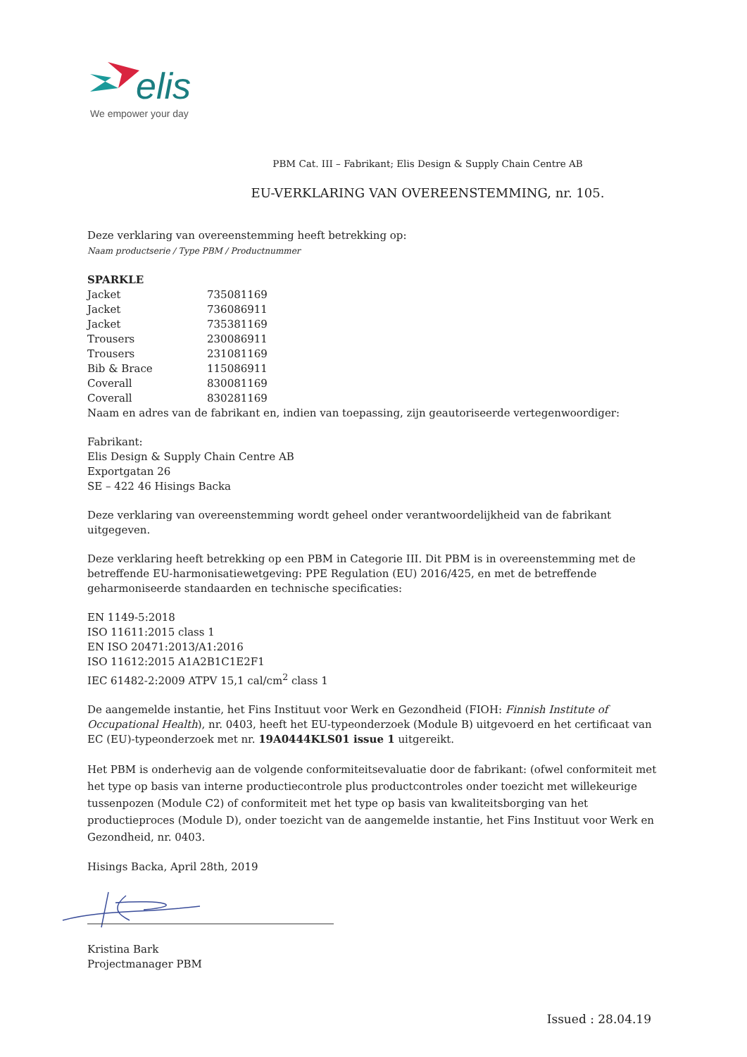elis
We empower your day
PBM Cat. III – Fabrikant; Elis Design & Supply Chain Centre AB
EU-VERKLARING VAN OVEREENSTEMMING, nr. 105.
Deze verklaring van overeenstemming heeft betrekking op:
Naam productserie / Type PBM / Productnummer
| SPARKLE | |
| Jacket | 735081169 |
| Jacket | 736086911 |
| Jacket | 735381169 |
| Trousers | 230086911 |
| Trousers | 231081169 |
| Bib & Brace | 115086911 |
| Coverall | 830081169 |
| Coverall | 830281169 |
Naam en adres van de fabrikant en, indien van toepassing, zijn geautoriseerde vertegenwoordiger:
Fabrikant:
Elis Design & Supply Chain Centre AB
Exportgatan 26
SE – 422 46 Hisings Backa
Deze verklaring van overeenstemming wordt geheel onder verantwoordelijkheid van de fabrikant uitgegeven.
Deze verklaring heeft betrekking op een PBM in Categorie III. Dit PBM is in overeenstemming met de betreffende EU-harmonisatiewetgeving: PPE Regulation (EU) 2016/425, en met de betreffende geharmoniseerde standaarden en technische specificaties:
EN 1149-5:2018
ISO 11611:2015 class 1
EN ISO 20471:2013/A1:2016
ISO 11612:2015 A1A2B1C1E2F1
IEC 61482-2:2009 ATPV 15,1 cal/cm<sup>2</sup> class 1
De aangemelde instantie, het Fins Instituut voor Werk en Gezondheid (FIOH: Finnish Institute of Occupational Health), nr. 0403, heeft het EU-typeonderzoek (Module B) uitgevoerd en het certificaat van EC (EU)-typeonderzoek met nr. 19A0444KLS01 issue 1 uitgereikt.
Het PBM is onderhevig aan de volgende conformiteitsevaluatie door de fabrikant: (ofwel conformiteit met het type op basis van interne productiecontrole plus productcontroles onder toezicht met willekeurige tussenpozen (Module C2) of conformiteit met het type op basis van kwaliteitsborging van het productieproces (Module D), onder toezicht van de aangemelde instantie, het Fins Instituut voor Werk en Gezondheid, nr. 0403.
Hisings Backa, April 28th, 2019
Kristina Bark
Projectmanager PBM
Issued : 28.04.19